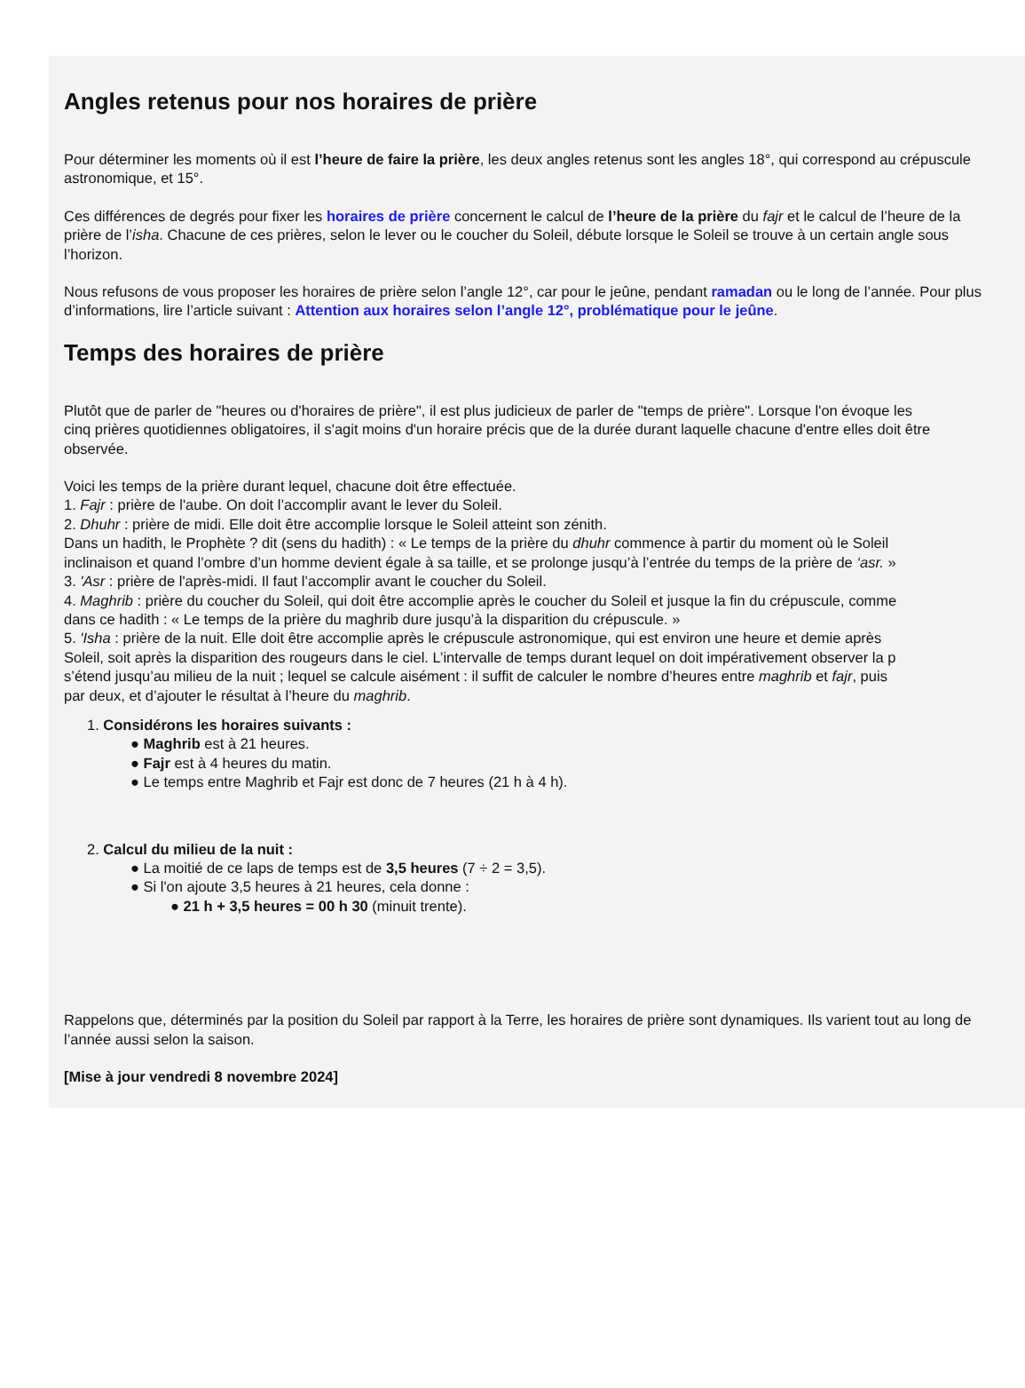Angles retenus pour nos horaires de prière
Pour déterminer les moments où il est l’heure de faire la prière, les deux angles retenus sont les angles 18°, qui correspond au crépuscule
astronomique, et 15°.
Ces différences de degrés pour fixer les horaires de prière concernent le calcul de l’heure de la prière du fajr et le calcul de l’heure de la
prière de l’isha. Chacune de ces prières, selon le lever ou le coucher du Soleil, débute lorsque le Soleil se trouve à un certain angle sous
l’horizon.
Nous refusons de vous proposer les horaires de prière selon l’angle 12°, car pour le jeûne, pendant ramadan ou le long de l’année. Pour plus
d’informations, lire l’article suivant : Attention aux horaires selon l’angle 12°, problématique pour le jeûne.
Temps des horaires de prière
Plutôt que de parler de "heures ou d'horaires de prière", il est plus judicieux de parler de "temps de prière". Lorsque l'on évoque les
cinq prières quotidiennes obligatoires, il s'agit moins d'un horaire précis que de la durée durant laquelle chacune d'entre elles doit être
observée.
Voici les temps de la prière durant lequel, chacune doit être effectuée.
1. Fajr : prière de l'aube. On doit l’accomplir avant le lever du Soleil.
2. Dhuhr : prière de midi. Elle doit être accomplie lorsque le Soleil atteint son zénith.
Dans un hadith, le Prophète ? dit (sens du hadith) : « Le temps de la prière du dhuhr commence à partir du moment où le Soleil
inclinaison et quand l’ombre d’un homme devient égale à sa taille, et se prolonge jusqu’à l’entrée du temps de la prière de ‘asr. »
3. 'Asr : prière de l'après-midi. Il faut l’accomplir avant le coucher du Soleil.
4. Maghrib : prière du coucher du Soleil, qui doit être accomplie après le coucher du Soleil et jusque la fin du crépuscule, comme
dans ce hadith : « Le temps de la prière du maghrib dure jusqu’à la disparition du crépuscule. »
5. 'Isha : prière de la nuit. Elle doit être accomplie après le crépuscule astronomique, qui est environ une heure et demie après
Soleil, soit après la disparition des rougeurs dans le ciel. L’intervalle de temps durant lequel on doit impérativement observer la p
s’étend jusqu’au milieu de la nuit ; lequel se calcule aisément : il suffit de calculer le nombre d’heures entre maghrib et fajr, puis
par deux, et d’ajouter le résultat à l’heure du maghrib.
1. Considérons les horaires suivants :
● Maghrib est à 21 heures.
● Fajr est à 4 heures du matin.
● Le temps entre Maghrib et Fajr est donc de 7 heures (21 h à 4 h).
2. Calcul du milieu de la nuit :
● La moitié de ce laps de temps est de 3,5 heures (7 ÷ 2 = 3,5).
● Si l'on ajoute 3,5 heures à 21 heures, cela donne :
● 21 h + 3,5 heures = 00 h 30 (minuit trente).
Rappelons que, déterminés par la position du Soleil par rapport à la Terre, les horaires de prière sont dynamiques. Ils varient tout au long de
l’année aussi selon la saison.
[Mise à jour vendredi 8 novembre 2024]